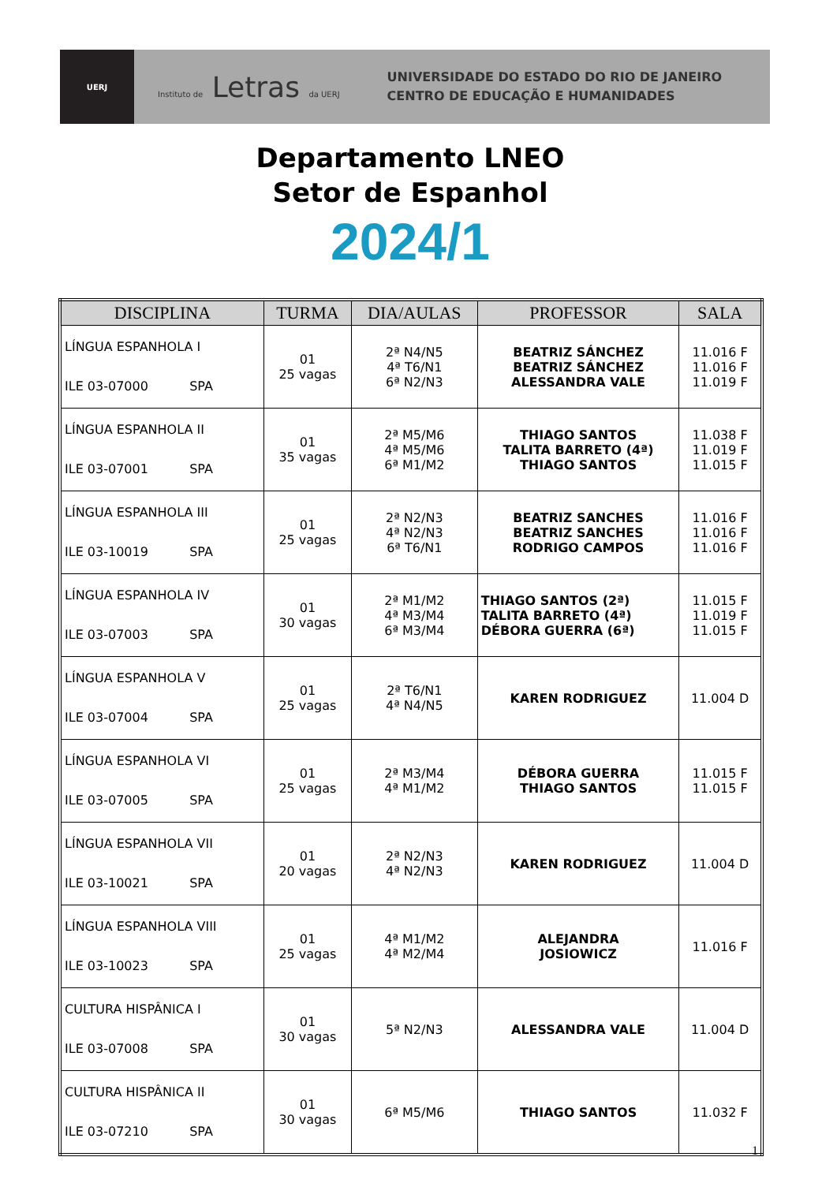UERJ
Instituto de Letras da UERJ
UNIVERSIDADE DO ESTADO DO RIO DE JANEIRO
CENTRO DE EDUCAÇÃO E HUMANIDADES
Departamento LNEO
Setor de Espanhol
2024/1
| DISCIPLINA | TURMA | DIA/AULAS | PROFESSOR | SALA |
| --- | --- | --- | --- | --- |
| LÍNGUA ESPANHOLA I ILE 03-07000 SPA | 01 25 vagas | 2ª N4/N5 4ª T6/N1 6ª N2/N3 | BEATRIZ SÁNCHEZ BEATRIZ SÁNCHEZ ALESSANDRA VALE | 11.016 F 11.016 F 11.019 F |
| LÍNGUA ESPANHOLA II ILE 03-07001 SPA | 01 35 vagas | 2ª M5/M6 4ª M5/M6 6ª M1/M2 | THIAGO SANTOS TALITA BARRETO (4ª) THIAGO SANTOS | 11.038 F 11.019 F 11.015 F |
| LÍNGUA ESPANHOLA III ILE 03-10019 SPA | 01 25 vagas | 2ª N2/N3 4ª N2/N3 6ª T6/N1 | BEATRIZ SANCHES BEATRIZ SANCHES RODRIGO CAMPOS | 11.016 F 11.016 F 11.016 F |
| LÍNGUA ESPANHOLA IV ILE 03-07003 SPA | 01 30 vagas | 2ª M1/M2 4ª M3/M4 6ª M3/M4 | THIAGO SANTOS (2ª) TALITA BARRETO (4ª) DÉBORA GUERRA (6ª) | 11.015 F 11.019 F 11.015 F |
| LÍNGUA ESPANHOLA V ILE 03-07004 SPA | 01 25 vagas | 2ª T6/N1 4ª N4/N5 | KAREN RODRIGUEZ | 11.004 D |
| LÍNGUA ESPANHOLA VI ILE 03-07005 SPA | 01 25 vagas | 2ª M3/M4 4ª M1/M2 | DÉBORA GUERRA THIAGO SANTOS | 11.015 F 11.015 F |
| LÍNGUA ESPANHOLA VII ILE 03-10021 SPA | 01 20 vagas | 2ª N2/N3 4ª N2/N3 | KAREN RODRIGUEZ | 11.004 D |
| LÍNGUA ESPANHOLA VIII ILE 03-10023 SPA | 01 25 vagas | 4ª M1/M2 4ª M2/M4 | ALEJANDRA JOSIOWICZ | 11.016 F |
| CULTURA HISPÂNICA I ILE 03-07008 SPA | 01 30 vagas | 5ª N2/N3 | ALESSANDRA VALE | 11.004 D |
| CULTURA HISPÂNICA II ILE 03-07210 SPA | 01 30 vagas | 6ª M5/M6 | THIAGO SANTOS | 11.032 F |
1